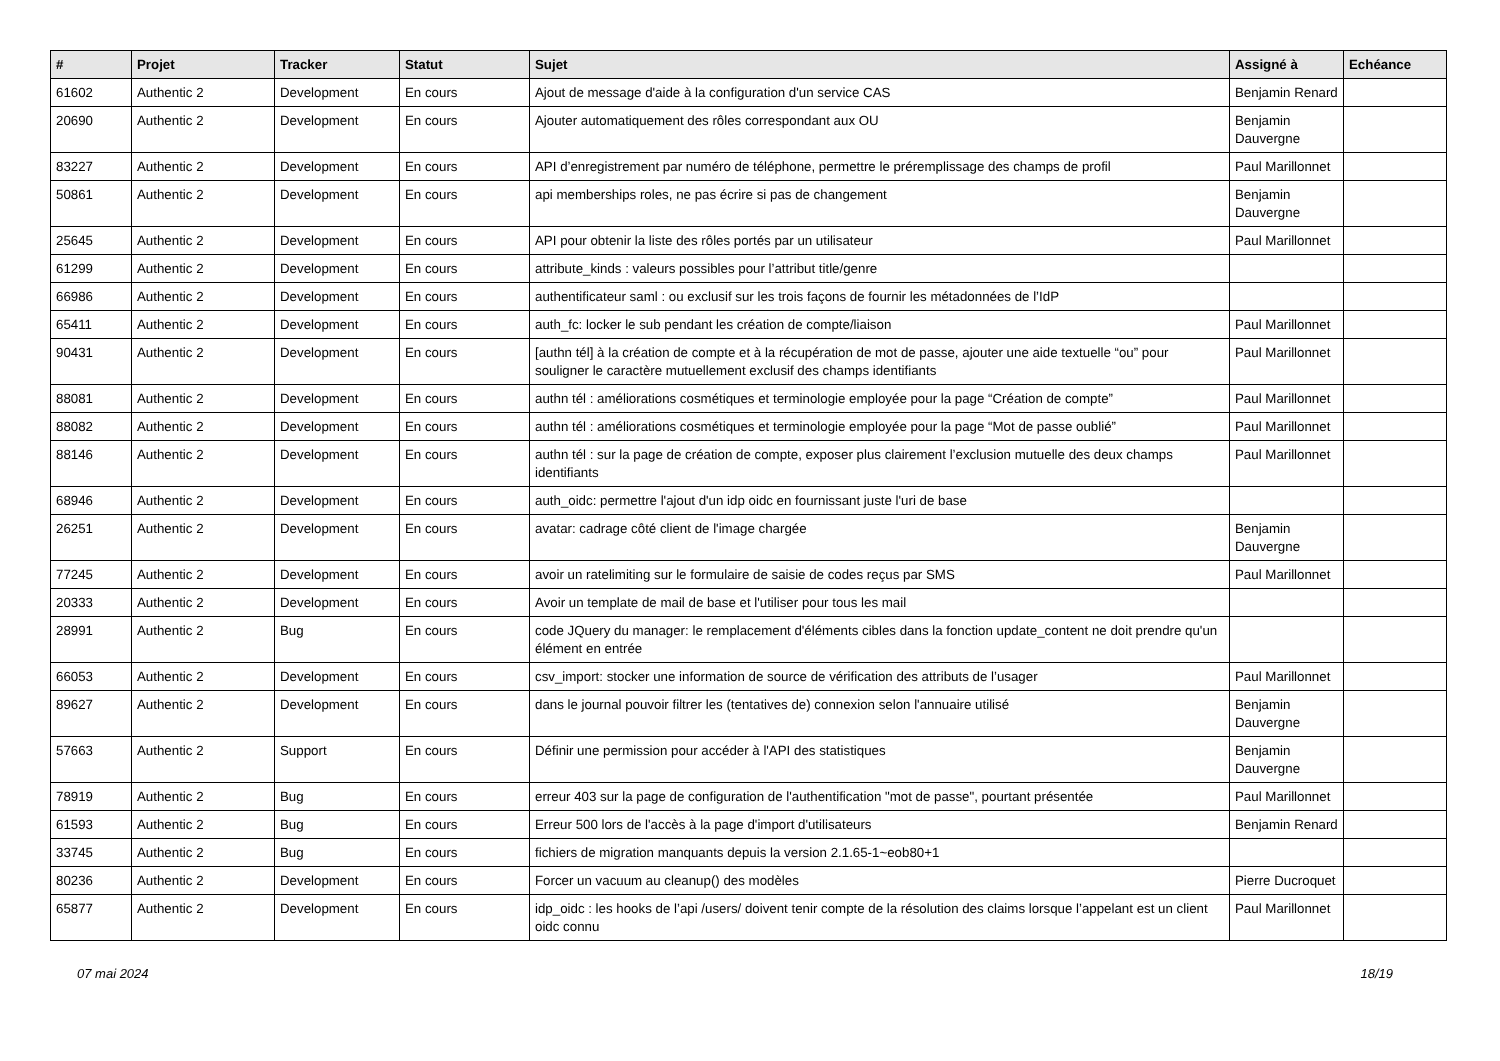| # | Projet | Tracker | Statut | Sujet | Assigné à | Echéance |
| --- | --- | --- | --- | --- | --- | --- |
| 61602 | Authentic 2 | Development | En cours | Ajout de message d'aide à la configuration d'un service CAS | Benjamin Renard | |
| 20690 | Authentic 2 | Development | En cours | Ajouter automatiquement des rôles correspondant aux OU | Benjamin Dauvergne | |
| 83227 | Authentic 2 | Development | En cours | API d’enregistrement par numéro de téléphone, permettre le préremplissage des champs de profil | Paul Marillonnet | |
| 50861 | Authentic 2 | Development | En cours | api memberships roles, ne pas écrire si pas de changement | Benjamin Dauvergne | |
| 25645 | Authentic 2 | Development | En cours | API pour obtenir la liste des rôles portés par un utilisateur | Paul Marillonnet | |
| 61299 | Authentic 2 | Development | En cours | attribute_kinds : valeurs possibles pour l’attribut title/genre | | |
| 66986 | Authentic 2 | Development | En cours | authentificateur saml : ou exclusif sur les trois façons de fournir les métadonnées de l’IdP | | |
| 65411 | Authentic 2 | Development | En cours | auth_fc: locker le sub pendant les création de compte/liaison | Paul Marillonnet | |
| 90431 | Authentic 2 | Development | En cours | [authn tél] à la création de compte et à la récupération de mot de passe, ajouter une aide textuelle “ou” pour souligner le caractère mutuellement exclusif des champs identifiants | Paul Marillonnet | |
| 88081 | Authentic 2 | Development | En cours | authn tél : améliorations cosmétiques et terminologie employée pour la page “Création de compte” | Paul Marillonnet | |
| 88082 | Authentic 2 | Development | En cours | authn tél : améliorations cosmétiques et terminologie employée pour la page “Mot de passe oublié” | Paul Marillonnet | |
| 88146 | Authentic 2 | Development | En cours | authn tél : sur la page de création de compte, exposer plus clairement l’exclusion mutuelle des deux champs identifiants | Paul Marillonnet | |
| 68946 | Authentic 2 | Development | En cours | auth_oidc: permettre l'ajout d'un idp oidc en fournissant juste l'uri de base | | |
| 26251 | Authentic 2 | Development | En cours | avatar: cadrage côté client de l'image chargée | Benjamin Dauvergne | |
| 77245 | Authentic 2 | Development | En cours | avoir un ratelimiting sur le formulaire de saisie de codes reçus par SMS | Paul Marillonnet | |
| 20333 | Authentic 2 | Development | En cours | Avoir un template de mail de base et l'utiliser pour tous les mail | | |
| 28991 | Authentic 2 | Bug | En cours | code JQuery du manager: le remplacement d'éléments cibles dans la fonction update_content ne doit prendre qu'un élément en entrée | | |
| 66053 | Authentic 2 | Development | En cours | csv_import: stocker une information de source de vérification des attributs de l’usager | Paul Marillonnet | |
| 89627 | Authentic 2 | Development | En cours | dans le journal pouvoir filtrer les (tentatives de) connexion selon l'annuaire utilisé | Benjamin Dauvergne | |
| 57663 | Authentic 2 | Support | En cours | Définir une permission pour accéder à l'API des statistiques | Benjamin Dauvergne | |
| 78919 | Authentic 2 | Bug | En cours | erreur 403 sur la page de configuration de l'authentification "mot de passe", pourtant présentée | Paul Marillonnet | |
| 61593 | Authentic 2 | Bug | En cours | Erreur 500 lors de l'accès à la page d'import d'utilisateurs | Benjamin Renard | |
| 33745 | Authentic 2 | Bug | En cours | fichiers de migration manquants depuis la version 2.1.65-1~eob80+1 | | |
| 80236 | Authentic 2 | Development | En cours | Forcer un vacuum au cleanup() des modèles | Pierre Ducroquet | |
| 65877 | Authentic 2 | Development | En cours | idp_oidc : les hooks de l’api /users/ doivent tenir compte de la résolution des claims lorsque l’appelant est un client oidc connu | Paul Marillonnet | |
07 mai 2024 18/19